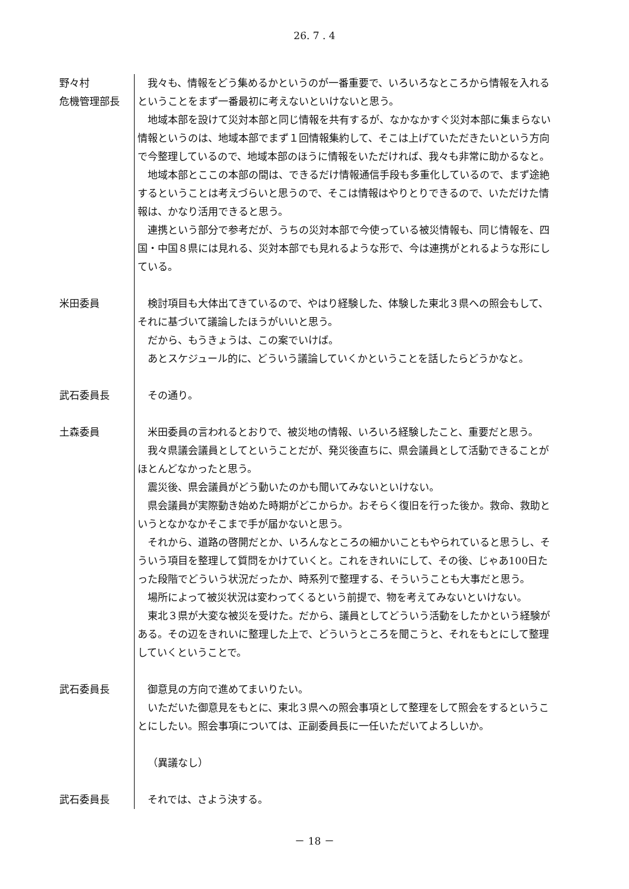26. 7 . 4
野々村
危機管理部長
我々も、情報をどう集めるかというのが一番重要で、いろいろなところから情報を入れるということをまず一番最初に考えないといけないと思う。
地域本部を設けて災対本部と同じ情報を共有するが、なかなかすぐ災対本部に集まらない情報というのは、地域本部でまず１回情報集約して、そこは上げていただきたいという方向で今整理しているので、地域本部のほうに情報をいただければ、我々も非常に助かるなと。
地域本部とここの本部の間は、できるだけ情報通信手段も多重化しているので、まず途絶するということは考えづらいと思うので、そこは情報はやりとりできるので、いただけた情報は、かなり活用できると思う。
連携という部分で参考だが、うちの災対本部で今使っている被災情報も、同じ情報を、四国・中国８県には見れる、災対本部でも見れるような形で、今は連携がとれるような形にしている。
米田委員 検討項目も大体出てきているので、やはり経験した、体験した東北３県への照会もして、それに基づいて議論したほうがいいと思う。
だから、もうきょうは、この案でいけば。
あとスケジュール的に、どういう議論していくかということを話したらどうかなと。
武石委員長 その通り。
土森委員 米田委員の言われるとおりで、被災地の情報、いろいろ経験したこと、重要だと思う。
我々県議会議員としてということだが、発災後直ちに、県会議員として活動できることがほとんどなかったと思う。
震災後、県会議員がどう動いたのかも聞いてみないといけない。
県会議員が実際動き始めた時期がどこからか。おそらく復旧を行った後か。救命、救助というとなかなかそこまで手が届かないと思う。
それから、道路の啓開だとか、いろんなところの細かいこともやられていると思うし、そういう項目を整理して質問をかけていくと。これをきれいにして、その後、じゃあ100日たった段階でどういう状況だったか、時系列で整理する、そういうことも大事だと思う。
場所によって被災状況は変わってくるという前提で、物を考えてみないといけない。
東北３県が大変な被災を受けた。だから、議員としてどういう活動をしたかという経験がある。その辺をきれいに整理した上で、どういうところを聞こうと、それをもとにして整理していくということで。
武石委員長 御意見の方向で進めてまいりたい。
いただいた御意見をもとに、東北３県への照会事項として整理をして照会をするということにしたい。照会事項については、正副委員長に一任いただいてよろしいか。
（異議なし）
武石委員長 それでは、さよう決する。
－ 18 －